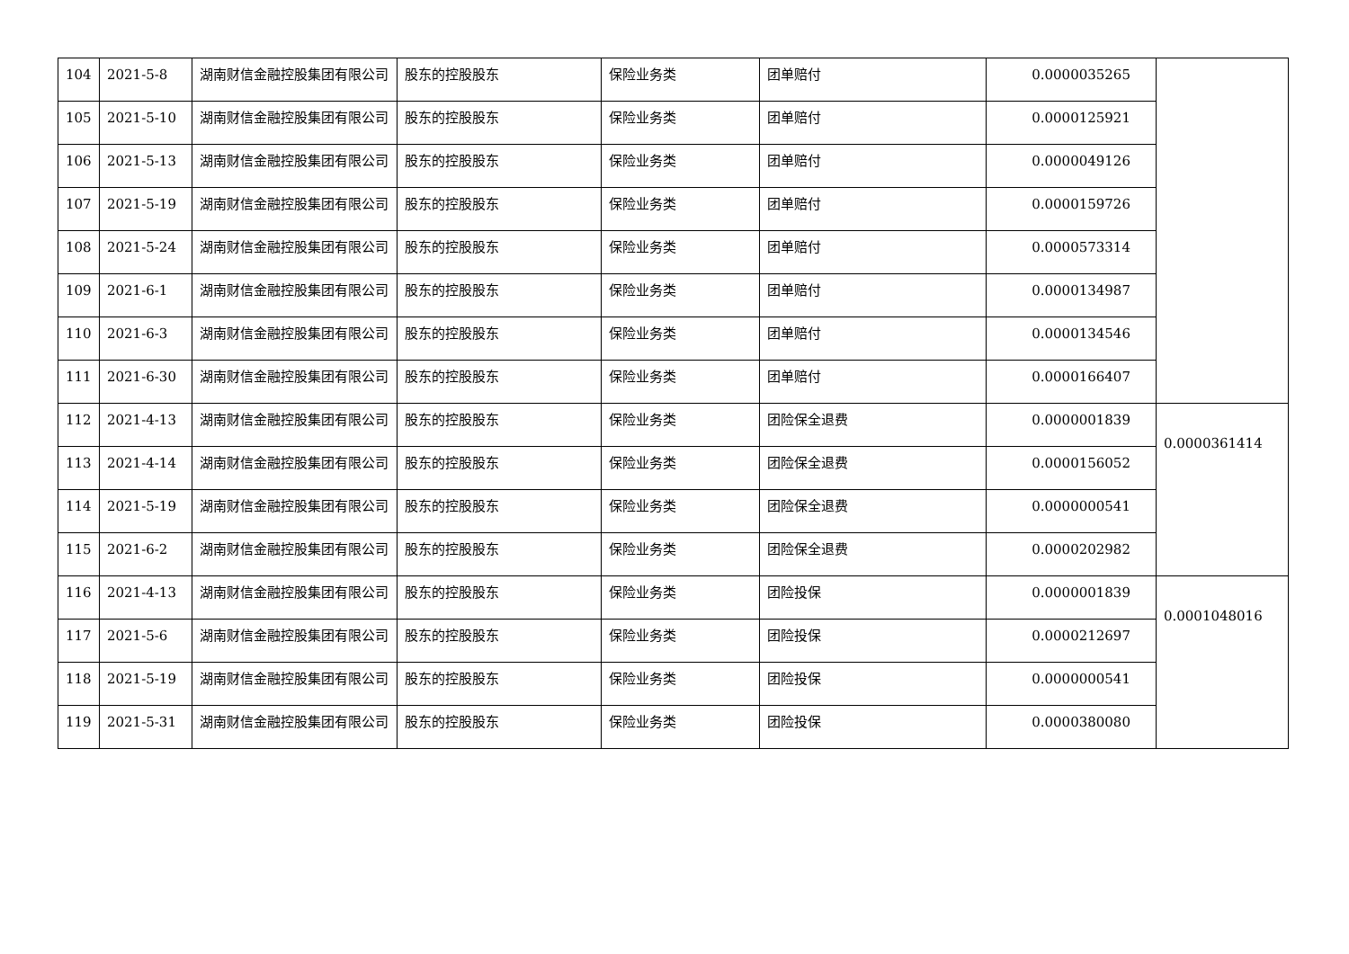| 104 | 2021-5-8 | 湖南财信金融控股集团有限公司 | 股东的控股股东 | 保险业务类 | 团单赔付 | 0.0000035265 | |
| 105 | 2021-5-10 | 湖南财信金融控股集团有限公司 | 股东的控股股东 | 保险业务类 | 团单赔付 | 0.0000125921 | |
| 106 | 2021-5-13 | 湖南财信金融控股集团有限公司 | 股东的控股股东 | 保险业务类 | 团单赔付 | 0.0000049126 | |
| 107 | 2021-5-19 | 湖南财信金融控股集团有限公司 | 股东的控股股东 | 保险业务类 | 团单赔付 | 0.0000159726 | |
| 108 | 2021-5-24 | 湖南财信金融控股集团有限公司 | 股东的控股股东 | 保险业务类 | 团单赔付 | 0.0000573314 | |
| 109 | 2021-6-1 | 湖南财信金融控股集团有限公司 | 股东的控股股东 | 保险业务类 | 团单赔付 | 0.0000134987 | |
| 110 | 2021-6-3 | 湖南财信金融控股集团有限公司 | 股东的控股股东 | 保险业务类 | 团单赔付 | 0.0000134546 | |
| 111 | 2021-6-30 | 湖南财信金融控股集团有限公司 | 股东的控股股东 | 保险业务类 | 团单赔付 | 0.0000166407 | |
| 112 | 2021-4-13 | 湖南财信金融控股集团有限公司 | 股东的控股股东 | 保险业务类 | 团险保全退费 | 0.0000001839 | 0.0000361414 |
| 113 | 2021-4-14 | 湖南财信金融控股集团有限公司 | 股东的控股股东 | 保险业务类 | 团险保全退费 | 0.0000156052 | |
| 114 | 2021-5-19 | 湖南财信金融控股集团有限公司 | 股东的控股股东 | 保险业务类 | 团险保全退费 | 0.0000000541 | |
| 115 | 2021-6-2 | 湖南财信金融控股集团有限公司 | 股东的控股股东 | 保险业务类 | 团险保全退费 | 0.0000202982 | |
| 116 | 2021-4-13 | 湖南财信金融控股集团有限公司 | 股东的控股股东 | 保险业务类 | 团险投保 | 0.0000001839 | 0.0001048016 |
| 117 | 2021-5-6 | 湖南财信金融控股集团有限公司 | 股东的控股股东 | 保险业务类 | 团险投保 | 0.0000212697 | |
| 118 | 2021-5-19 | 湖南财信金融控股集团有限公司 | 股东的控股股东 | 保险业务类 | 团险投保 | 0.0000000541 | |
| 119 | 2021-5-31 | 湖南财信金融控股集团有限公司 | 股东的控股股东 | 保险业务类 | 团险投保 | 0.0000380080 | |